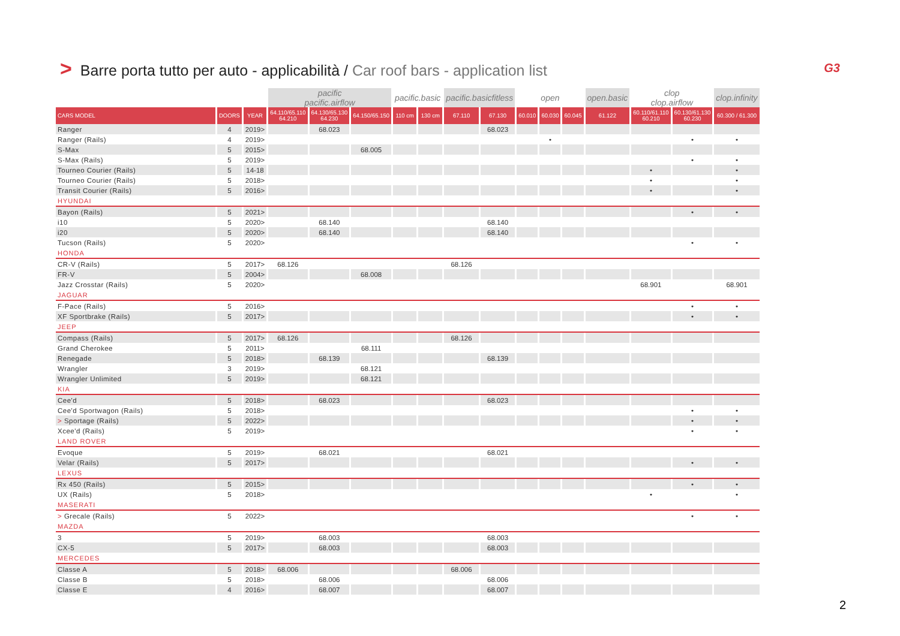> Barre porta tutto per auto - applicabilità / Car roof bars - application list
G3
| | | | pacific pacific.airflow | | | pacific.basic | | pacific.basicfitless | | open | | | open.basic | clop clop.airflow | | clop.infinity |
| --- | --- | --- | --- | --- | --- | --- | --- | --- | --- | --- | --- | --- | --- | --- | --- | --- |
| CARS MODEL | DOORS | YEAR | 64.110/65.110 64.210 | 64.130/65.130 64.230 | 64.150/65.150 | 110 cm | 130 cm | 67.110 | 67.130 | 60.010 | 60.030 | 60.045 | 61.122 | 60.110/61.110 60.210 | 60.130/61.130 60.230 | 60.300 / 61.300 |
| Ranger | 4 | 2019> | | 68.023 | | | | | 68.023 | | | | | | | |
| Ranger (Rails) | 4 | 2019> | | | | | | | | | • | | | | • | • |
| S-Max | 5 | 2015> | | | 68.005 | | | | | | | | | | | |
| S-Max (Rails) | 5 | 2019> | | | | | | | | | | | | | • | • |
| Tourneo Courier (Rails) | 5 | 14-18 | | | | | | | | | | | | • | | • |
| Tourneo Courier (Rails) | 5 | 2018> | | | | | | | | | | | | • | | • |
| Transit Courier (Rails) | 5 | 2016> | | | | | | | | | | | | • | | • |
| HYUNDAI | | | | | | | | | | | | | | | | |
| Bayon (Rails) | 5 | 2021> | | | | | | | | | | | | | • | • |
| i10 | 5 | 2020> | | 68.140 | | | | | 68.140 | | | | | | | |
| i20 | 5 | 2020> | | 68.140 | | | | | 68.140 | | | | | | | |
| Tucson (Rails) | 5 | 2020> | | | | | | | | | | | | | • | • |
| HONDA | | | | | | | | | | | | | | | | |
| CR-V (Rails) | 5 | 2017> | 68.126 | | | | | 68.126 | | | | | | | | |
| FR-V | 5 | 2004> | | | 68.008 | | | | | | | | | | | |
| Jazz Crosstar (Rails) | 5 | 2020> | | | | | | | | | | | | 68.901 | | 68.901 |
| JAGUAR | | | | | | | | | | | | | | | | |
| F-Pace (Rails) | 5 | 2016> | | | | | | | | | | | | | • | • |
| XF Sportbrake (Rails) | 5 | 2017> | | | | | | | | | | | | | • | • |
| JEEP | | | | | | | | | | | | | | | | |
| Compass (Rails) | 5 | 2017> | 68.126 | | | | | 68.126 | | | | | | | | |
| Grand Cherokee | 5 | 2011> | | | 68.111 | | | | | | | | | | | |
| Renegade | 5 | 2018> | | 68.139 | | | | | 68.139 | | | | | | | |
| Wrangler | 3 | 2019> | | | 68.121 | | | | | | | | | | | |
| Wrangler Unlimited | 5 | 2019> | | | 68.121 | | | | | | | | | | | |
| KIA | | | | | | | | | | | | | | | | |
| Cee'd | 5 | 2018> | | 68.023 | | | | | 68.023 | | | | | | | |
| Cee'd Sportwagon (Rails) | 5 | 2018> | | | | | | | | | | | | | • | • |
| > Sportage (Rails) | 5 | 2022> | | | | | | | | | | | | | • | • |
| Xcee'd (Rails) | 5 | 2019> | | | | | | | | | | | | | • | • |
| LAND ROVER | | | | | | | | | | | | | | | | |
| Evoque | 5 | 2019> | | 68.021 | | | | | 68.021 | | | | | | | |
| Velar (Rails) | 5 | 2017> | | | | | | | | | | | | | • | • |
| LEXUS | | | | | | | | | | | | | | | | |
| Rx 450 (Rails) | 5 | 2015> | | | | | | | | | | | | | • | • |
| UX (Rails) | 5 | 2018> | | | | | | | | | | | | • | | • |
| MASERATI | | | | | | | | | | | | | | | | |
| > Grecale (Rails) | 5 | 2022> | | | | | | | | | | | | | • | • |
| MAZDA | | | | | | | | | | | | | | | | |
| 3 | 5 | 2019> | | 68.003 | | | | | 68.003 | | | | | | | |
| CX-5 | 5 | 2017> | | 68.003 | | | | | 68.003 | | | | | | | |
| MERCEDES | | | | | | | | | | | | | | | | |
| Classe A | 5 | 2018> | 68.006 | | | | | 68.006 | | | | | | | | |
| Classe B | 5 | 2018> | | 68.006 | | | | | 68.006 | | | | | | | |
| Classe E | 4 | 2016> | | 68.007 | | | | | 68.007 | | | | | | | |
2